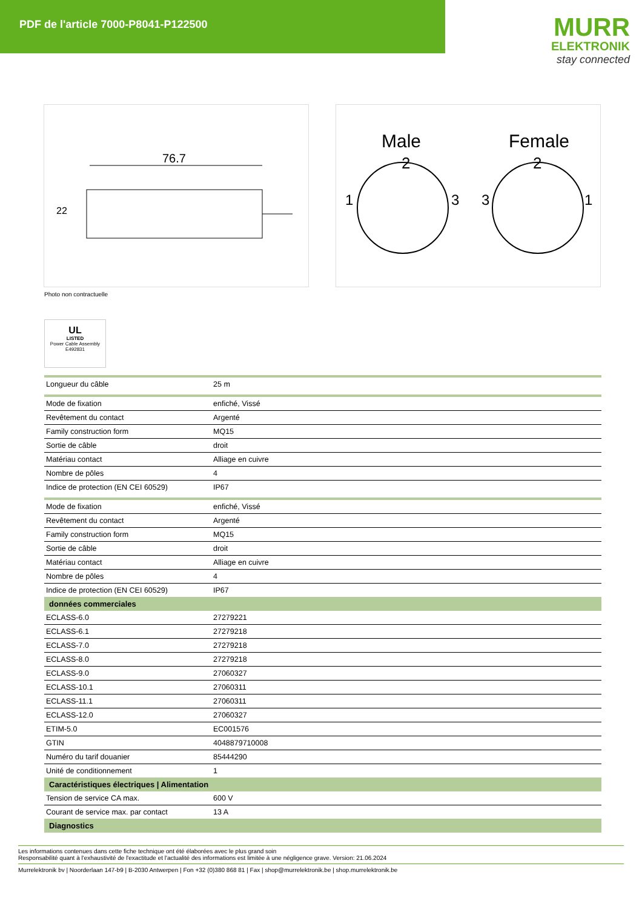PDF de l'article 7000-P8041-P122500
MURR
ELEKTRONIK
stay connected
76.7
22
Male
2
Female
2
1
3
3
1
Photo non contractuelle
UL
LISTED
Power Cable Assembly
E492831
| Longueur du câble | 25 m |
| Mode de fixation | enfiché, Vissé |
| Revêtement du contact | Argenté |
| Family construction form | MQ15 |
| Sortie de câble | droit |
| Matériau contact | Alliage en cuivre |
| Nombre de pôles | 4 |
| Indice de protection (EN CEI 60529) | IP67 |
| Mode de fixation | enfiché, Vissé |
| Revêtement du contact | Argenté |
| Family construction form | MQ15 |
| Sortie de câble | droit |
| Matériau contact | Alliage en cuivre |
| Nombre de pôles | 4 |
| Indice de protection (EN CEI 60529) | IP67 |
| données commerciales | |
| ECLASS-6.0 | 27279221 |
| ECLASS-6.1 | 27279218 |
| ECLASS-7.0 | 27279218 |
| ECLASS-8.0 | 27279218 |
| ECLASS-9.0 | 27060327 |
| ECLASS-10.1 | 27060311 |
| ECLASS-11.1 | 27060311 |
| ECLASS-12.0 | 27060327 |
| ETIM-5.0 | EC001576 |
| GTIN | 4048879710008 |
| Numéro du tarif douanier | 85444290 |
| Unité de conditionnement | 1 |
| Caractéristiques électriques / Alimentation | |
| Tension de service CA max. | 600 V |
| Courant de service max. par contact | 13 A |
| Diagnostics | |
Les informations contenues dans cette fiche technique ont été élaborées avec le plus grand soin
Responsabilité quant à l'exhaustivité de l'exactitude et l'actualité des informations est limitée à une négligence grave. Version: 21.06.2024
Murrelektronik bv | Noorderlaan 147-b9 | B-2030 Antwerpen | Fon +32 (0)380 868 81 | Fax | shop@murrelektronik.be | shop.murrelektronik.be